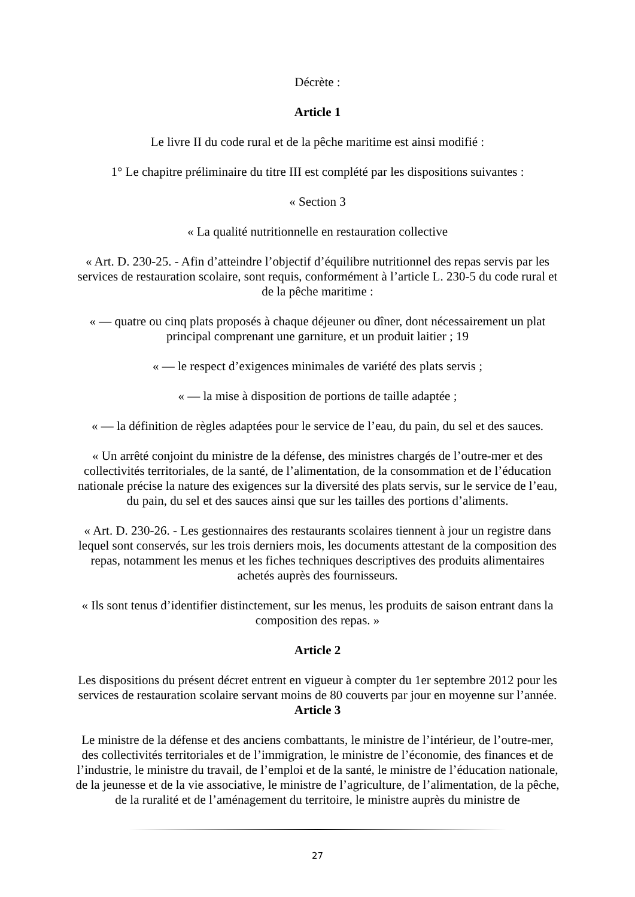Décrète :
Article 1
Le livre II du code rural et de la pêche maritime est ainsi modifié :
1° Le chapitre préliminaire du titre III est complété par les dispositions suivantes :
« Section 3
« La qualité nutritionnelle en restauration collective
« Art. D. 230-25. - Afin d’atteindre l’objectif d’équilibre nutritionnel des repas servis par les services de restauration scolaire, sont requis, conformément à l’article L. 230-5 du code rural et de la pêche maritime :
« — quatre ou cinq plats proposés à chaque déjeuner ou dîner, dont nécessairement un plat principal comprenant une garniture, et un produit laitier ; 19
« — le respect d’exigences minimales de variété des plats servis ;
« — la mise à disposition de portions de taille adaptée ;
« — la définition de règles adaptées pour le service de l’eau, du pain, du sel et des sauces.
« Un arrêté conjoint du ministre de la défense, des ministres chargés de l’outre-mer et des collectivités territoriales, de la santé, de l’alimentation, de la consommation et de l’éducation nationale précise la nature des exigences sur la diversité des plats servis, sur le service de l’eau, du pain, du sel et des sauces ainsi que sur les tailles des portions d’aliments.
« Art. D. 230-26. - Les gestionnaires des restaurants scolaires tiennent à jour un registre dans lequel sont conservés, sur les trois derniers mois, les documents attestant de la composition des repas, notamment les menus et les fiches techniques descriptives des produits alimentaires achetés auprès des fournisseurs.
« Ils sont tenus d’identifier distinctement, sur les menus, les produits de saison entrant dans la composition des repas. »
Article 2
Les dispositions du présent décret entrent en vigueur à compter du 1er septembre 2012 pour les services de restauration scolaire servant moins de 80 couverts par jour en moyenne sur l’année. Article 3
Le ministre de la défense et des anciens combattants, le ministre de l’intérieur, de l’outre-mer, des collectivités territoriales et de l’immigration, le ministre de l’économie, des finances et de l’industrie, le ministre du travail, de l’emploi et de la santé, le ministre de l’éducation nationale, de la jeunesse et de la vie associative, le ministre de l’agriculture, de l’alimentation, de la pêche, de la ruralité et de l’aménagement du territoire, le ministre auprès du ministre de
27